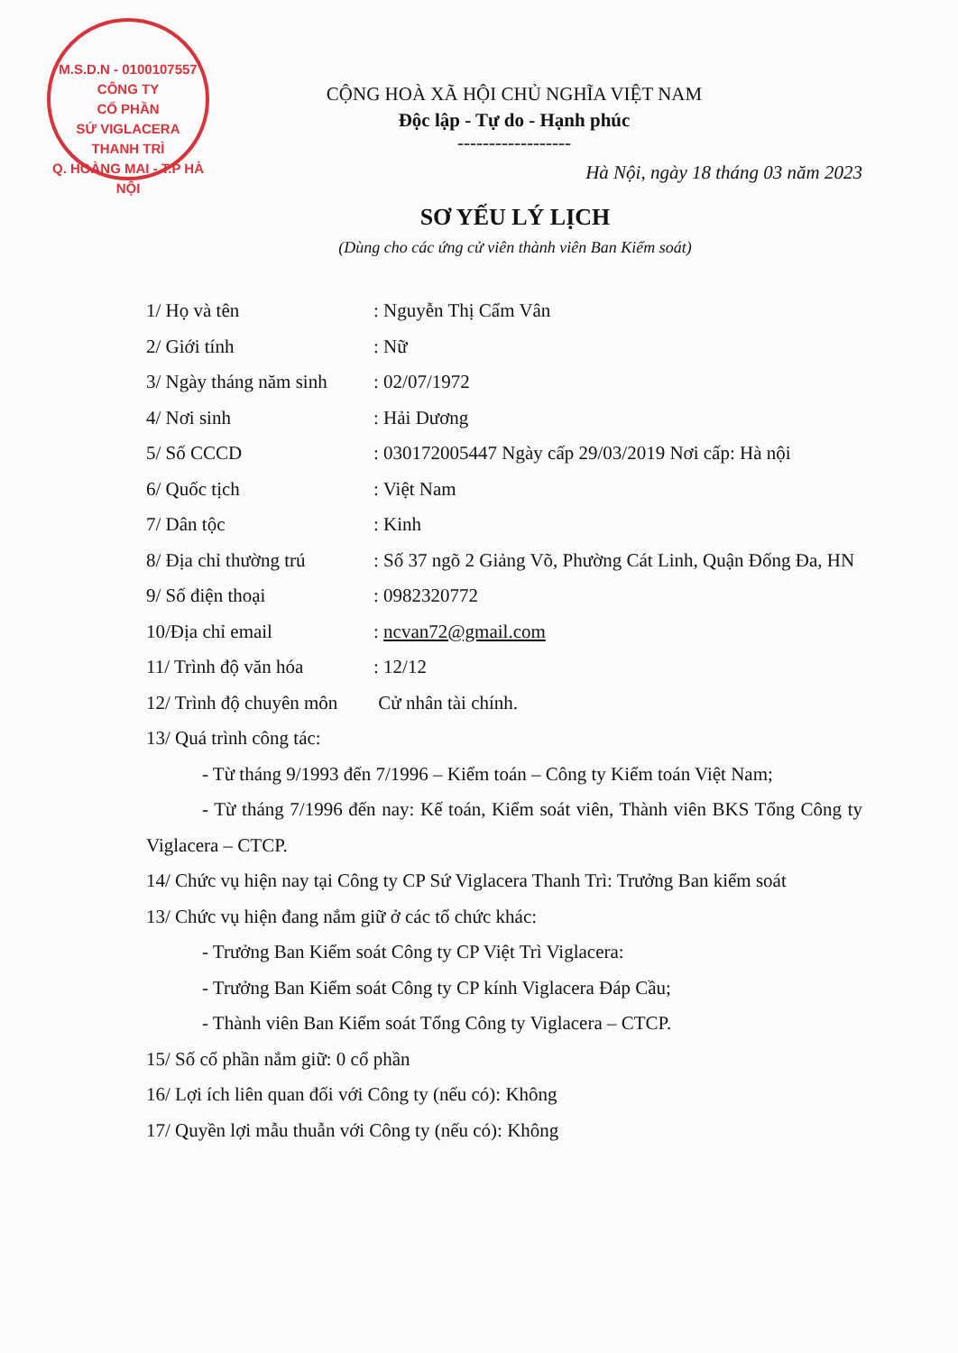M.S.D.N - 0100107557
CÔNG TY
CỔ PHẦN
SỨ VIGLACERA
THANH TRÌ
Q. HOÀNG MAI - T.P HÀ NỘI
CỘNG HOÀ XÃ HỘI CHỦ NGHĨA VIỆT NAM
Độc lập - Tự do - Hạnh phúc
------------------
Hà Nội, ngày 18 tháng 03 năm 2023
SƠ YẾU LÝ LỊCH
(Dùng cho các ứng cử viên thành viên Ban Kiểm soát)
1/ Họ và tên: Nguyễn Thị Cẩm Vân
2/ Giới tính: Nữ
3/ Ngày tháng năm sinh: 02/07/1972
4/ Nơi sinh: Hải Dương
5/ Số CCCD: 030172005447 Ngày cấp 29/03/2019 Nơi cấp: Hà nội
6/ Quốc tịch: Việt Nam
7/ Dân tộc: Kinh
8/ Địa chỉ thường trú: Số 37 ngõ 2 Giảng Võ, Phường Cát Linh, Quận Đống Đa, HN
9/ Số điện thoại: 0982320772
10/Địa chỉ email: ncvan72@gmail.com
11/ Trình độ văn hóa: 12/12
12/ Trình độ chuyên môn Cử nhân tài chính.
13/ Quá trình công tác:
- Từ tháng 9/1993 đến 7/1996 – Kiểm toán – Công ty Kiểm toán Việt Nam;
- Từ tháng 7/1996 đến nay: Kế toán, Kiểm soát viên, Thành viên BKS Tổng Công ty Viglacera – CTCP.
14/ Chức vụ hiện nay tại Công ty CP Sứ Viglacera Thanh Trì: Trưởng Ban kiểm soát
13/ Chức vụ hiện đang nắm giữ ở các tổ chức khác:
- Trưởng Ban Kiểm soát Công ty CP Việt Trì Viglacera:
- Trưởng Ban Kiểm soát Công ty CP kính Viglacera Đáp Cầu;
- Thành viên Ban Kiểm soát Tổng Công ty Viglacera – CTCP.
15/ Số cổ phần nắm giữ: 0 cổ phần
16/ Lợi ích liên quan đối với Công ty (nếu có): Không
17/ Quyền lợi mẫu thuẫn với Công ty (nếu có): Không